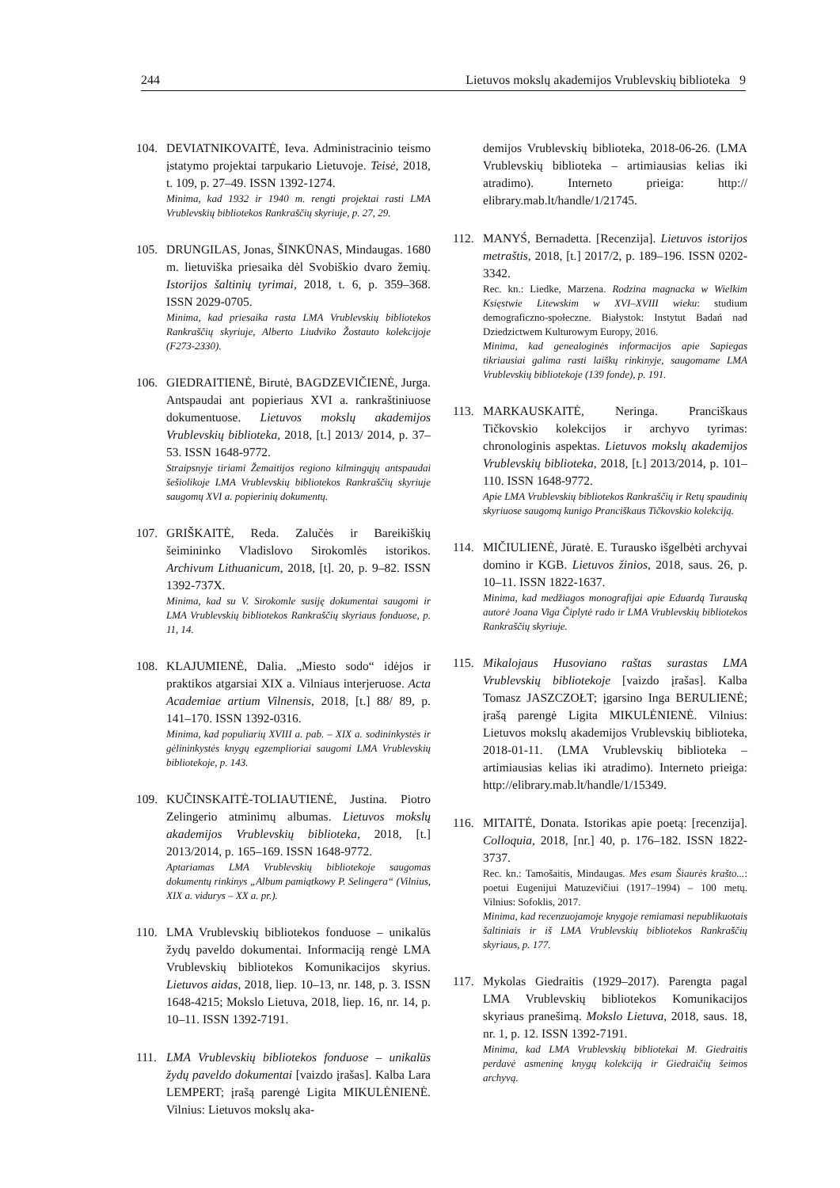244 Lietuvos mokslų akademijos Vrublevskių biblioteka 9
104. DEVIATNIKOVAITĖ, Ieva. Administracinio teismo įstatymo projektai tarpukario Lietuvoje. Teisė, 2018, t. 109, p. 27–49. ISSN 1392-1274.
Minima, kad 1932 ir 1940 m. rengti projektai rasti LMA Vrublevskių bibliotekos Rankraščių skyriuje, p. 27, 29.
105. DRUNGILAS, Jonas, ŠINKŪNAS, Mindaugas. 1680 m. lietuviška priesaika dėl Svobiškio dvaro žemių. Istorijos šaltinių tyrimai, 2018, t. 6, p. 359–368. ISSN 2029-0705.
Minima, kad priesaika rasta LMA Vrublevskių bibliotekos Rankraščių skyriuje, Alberto Liudviko Žostauto kolekcijoje (F273-2330).
106. GIEDRAITIENĖ, Birutė, BAGDZEVIČIENĖ, Jurga. Antspaudai ant popieriaus XVI a. rankraštiniuose dokumentuose. Lietuvos mokslų akademijos Vrublevskių biblioteka, 2018, [t.] 2013/ 2014, p. 37–53. ISSN 1648-9772.
Straipsnyje tiriami Žemaitijos regiono kilmingųjų antspaudai šešiolikoje LMA Vrublevskių bibliotekos Rankraščių skyriuje saugomų XVI a. popierinių dokumentų.
107. GRIŠKAITĖ, Reda. Zalučės ir Bareikiškių šeimininko Vladislovo Sirokomlės istorikos. Archivum Lithuanicum, 2018, [t]. 20, p. 9–82. ISSN 1392-737X.
Minima, kad su V. Sirokomle susiję dokumentai saugomi ir LMA Vrublevskių bibliotekos Rankraščių skyriaus fonduose, p. 11, 14.
108. KLAJUMIENĖ, Dalia. „Miesto sodo“ idėjos ir praktikos atgarsiai XIX a. Vilniaus interjeruose. Acta Academiae artium Vilnensis, 2018, [t.] 88/ 89, p. 141–170. ISSN 1392-0316.
Minima, kad populiarių XVIII a. pab. – XIX a. sodininkystės ir gėlininkystės knygų egzemplioriai saugomi LMA Vrublevskių bibliotekoje, p. 143.
109. KUČINSKAITĖ-TOLIAUTIENĖ, Justina. Piotro Zelingerio atminimų albumas. Lietuvos mokslų akademijos Vrublevskių biblioteka, 2018, [t.] 2013/2014, p. 165–169. ISSN 1648-9772.
Aptariamas LMA Vrublevskių bibliotekoje saugomas dokumentų rinkinys „Album pamiątkowy P. Selingera“ (Vilnius, XIX a. vidurys – XX a. pr.).
110. LMA Vrublevskių bibliotekos fonduose – unikalūs žydų paveldo dokumentai. Informaciją rengė LMA Vrublevskių bibliotekos Komunikacijos skyrius. Lietuvos aidas, 2018, liep. 10–13, nr. 148, p. 3. ISSN 1648-4215; Mokslo Lietuva, 2018, liep. 16, nr. 14, p. 10–11. ISSN 1392-7191.
111. LMA Vrublevskių bibliotekos fonduose – unikalūs žydų paveldo dokumentai [vaizdo įrašas]. Kalba Lara LEMPERT; įrašą parengė Ligita MIKULĖNIENĖ. Vilnius: Lietuvos mokslų aka-
demijos Vrublevskių biblioteka, 2018-06-26. (LMA Vrublevskių biblioteka – artimiausias kelias iki atradimo). Interneto prieiga: http:// elibrary.mab.lt/handle/1/21745.
112. MANYŚ, Bernadetta. [Recenzija]. Lietuvos istorijos metraštis, 2018, [t.] 2017/2, p. 189–196. ISSN 0202-3342.
Rec. kn.: Liedke, Marzena. Rodzina magnacka w Wielkim Księstwie Litewskim w XVI–XVIII wieku: studium demograficzno-społeczne. Białystok: Instytut Badań nad Dziedzictwem Kulturowym Europy, 2016.
Minima, kad genealoginės informacijos apie Sapiegas tikriausiai galima rasti laiškų rinkinyje, saugomame LMA Vrublevskių bibliotekoje (139 fonde), p. 191.
113. MARKAUSKAITĖ, Neringa. Pranciškaus Tičkovskio kolekcijos ir archyvo tyrimas: chronologinis aspektas. Lietuvos mokslų akademijos Vrublevskių biblioteka, 2018, [t.] 2013/2014, p. 101–110. ISSN 1648-9772.
Apie LMA Vrublevskių bibliotekos Rankraščių ir Retų spaudinių skyriuose saugomą kunigo Pranciškaus Tičkovskio kolekciją.
114. MIČIULIENĖ, Jūratė. E. Turausko išgelbėti archyvai domino ir KGB. Lietuvos žinios, 2018, saus. 26, p. 10–11. ISSN 1822-1637.
Minima, kad medžiagos monografijai apie Eduardą Turauską autorė Joana Viga Čiplytė rado ir LMA Vrublevskių bibliotekos Rankraščių skyriuje.
115. Mikalojaus Husoviano raštas surastas LMA Vrublevskių bibliotekoje [vaizdo įrašas]. Kalba Tomasz JASZCZOŁT; įgarsino Inga BERULIENĖ; įrašą parengė Ligita MIKULĖNIENĖ. Vilnius: Lietuvos mokslų akademijos Vrublevskių biblioteka, 2018-01-11. (LMA Vrublevskių biblioteka – artimiausias kelias iki atradimo). Interneto prieiga: http://elibrary.mab.lt/handle/1/15349.
116. MITAITĖ, Donata. Istorikas apie poetą: [recenzija]. Colloquia, 2018, [nr.] 40, p. 176–182. ISSN 1822-3737.
Rec. kn.: Tamošaitis, Mindaugas. Mes esam Šiaurės krašto...: poetui Eugenijui Matuzevičiui (1917–1994) – 100 metų. Vilnius: Sofoklis, 2017.
Minima, kad recenzuojamoje knygoje remiamasi nepublikuotais šaltiniais ir iš LMA Vrublevskių bibliotekos Rankraščių skyriaus, p. 177.
117. Mykolas Giedraitis (1929–2017). Parengta pagal LMA Vrublevskių bibliotekos Komunikacijos skyriaus pranešimą. Mokslo Lietuva, 2018, saus. 18, nr. 1, p. 12. ISSN 1392-7191.
Minima, kad LMA Vrublevskių bibliotekai M. Giedraitis perdavė asmeninę knygų kolekciją ir Giedraičių šeimos archyvą.